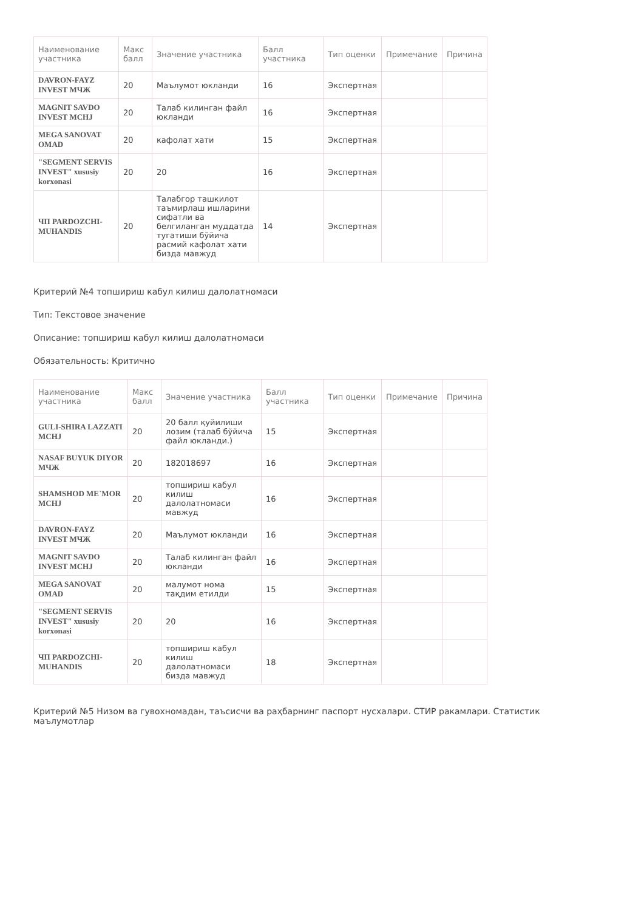| Наименование участника | Макс балл | Значение участника | Балл участника | Тип оценки | Примечание | Причина |
| --- | --- | --- | --- | --- | --- | --- |
| DAVRON-FAYZ INVEST МЧЖ | 20 | Маълумот юкланди | 16 | Экспертная | | |
| MAGNIT SAVDO INVEST MCHJ | 20 | Талаб килинган файл юкланди | 16 | Экспертная | | |
| MEGA SANOVAT OMAD | 20 | кафолат хати | 15 | Экспертная | | |
| "SEGMENT SERVIS INVEST" xususiy korxonasi | 20 | 20 | 16 | Экспертная | | |
| ЧП PARDOZCHI-MUHANDIS | 20 | Талабгор ташкилот таъмирлаш ишларини сифатли ва белгиланган муддатда тугатиши бўйича расмий кафолат хати бизда мавжуд | 14 | Экспертная | | |
Критерий №4 топшириш кабул килиш далолатномаси
Тип: Текстовое значение
Описание: топшириш кабул килиш далолатномаси
Обязательность: Критично
| Наименование участника | Макс балл | Значение участника | Балл участника | Тип оценки | Примечание | Причина |
| --- | --- | --- | --- | --- | --- | --- |
| GULI-SHIRA LAZZATI MCHJ | 20 | 20 балл қуйилиши лозим (талаб бўйича файл юкланди.) | 15 | Экспертная | | |
| NASAF BUYUK DIYOR МЧЖ | 20 | 182018697 | 16 | Экспертная | | |
| SHAMSHOD ME`MOR MCHJ | 20 | топшириш кабул килиш далолатномаси мавжуд | 16 | Экспертная | | |
| DAVRON-FAYZ INVEST МЧЖ | 20 | Маълумот юкланди | 16 | Экспертная | | |
| MAGNIT SAVDO INVEST MCHJ | 20 | Талаб килинган файл юкланди | 16 | Экспертная | | |
| MEGA SANOVAT OMAD | 20 | малумот нома тақдим етилди | 15 | Экспертная | | |
| "SEGMENT SERVIS INVEST" xususiy korxonasi | 20 | 20 | 16 | Экспертная | | |
| ЧП PARDOZCHI-MUHANDIS | 20 | топшириш кабул килиш далолатномаси бизда мавжуд | 18 | Экспертная | | |
Критерий №5 Низом ва гувохномадан, таъсисчи ва раҳбарнинг паспорт нусхалари. СТИР ракамлари. Статистик маълумотлар